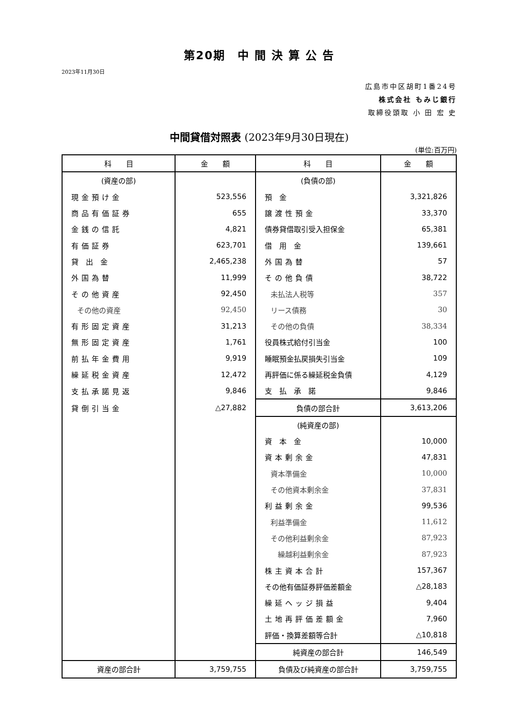第20期　中 間 決 算 公 告
2023年11月30日
広島市中区胡町1番24号
株式会社 もみじ銀行
取締役頭取 小 田 宏 史
中間貸借対照表 (2023年9月30日現在)
(単位:百万円)
| 科 目 | 金 額 | 科 目 | 金 額 |
| --- | --- | --- | --- |
| (資産の部) | | (負債の部) | |
| 現金預け金 | 523,556 | 預 金 | 3,321,826 |
| 商品有価証券 | 655 | 譲渡性預金 | 33,370 |
| 金銭の信託 | 4,821 | 債券貸借取引受入担保金 | 65,381 |
| 有価証券 | 623,701 | 借 用 金 | 139,661 |
| 貸 出 金 | 2,465,238 | 外国為替 | 57 |
| 外国為替 | 11,999 | その他負債 | 38,722 |
| その他資産 | 92,450 | 未払法人税等 | 357 |
| その他の資産 | 92,450 | リース債務 | 30 |
| 有形固定資産 | 31,213 | その他の負債 | 38,334 |
| 無形固定資産 | 1,761 | 役員株式給付引当金 | 100 |
| 前払年金費用 | 9,919 | 睡眠預金払戻損失引当金 | 109 |
| 繰延税金資産 | 12,472 | 再評価に係る繰延税金負債 | 4,129 |
| 支払承諾見返 | 9,846 | 支 払 承 諾 | 9,846 |
| 貸倒引当金 | △27,882 | 負債の部合計 | 3,613,206 |
| | | (純資産の部) | |
| | | 資 本 金 | 10,000 |
| | | 資本剰余金 | 47,831 |
| | | 資本準備金 | 10,000 |
| | | その他資本剰余金 | 37,831 |
| | | 利益剰余金 | 99,536 |
| | | 利益準備金 | 11,612 |
| | | その他利益剰余金 | 87,923 |
| | | 繰越利益剰余金 | 87,923 |
| | | 株主資本合計 | 157,367 |
| | | その他有価証券評価差額金 | △28,183 |
| | | 繰延ヘッジ損益 | 9,404 |
| | | 土地再評価差額金 | 7,960 |
| | | 評価・換算差額等合計 | △10,818 |
| | | 純資産の部合計 | 146,549 |
| 資産の部合計 | 3,759,755 | 負債及び純資産の部合計 | 3,759,755 |